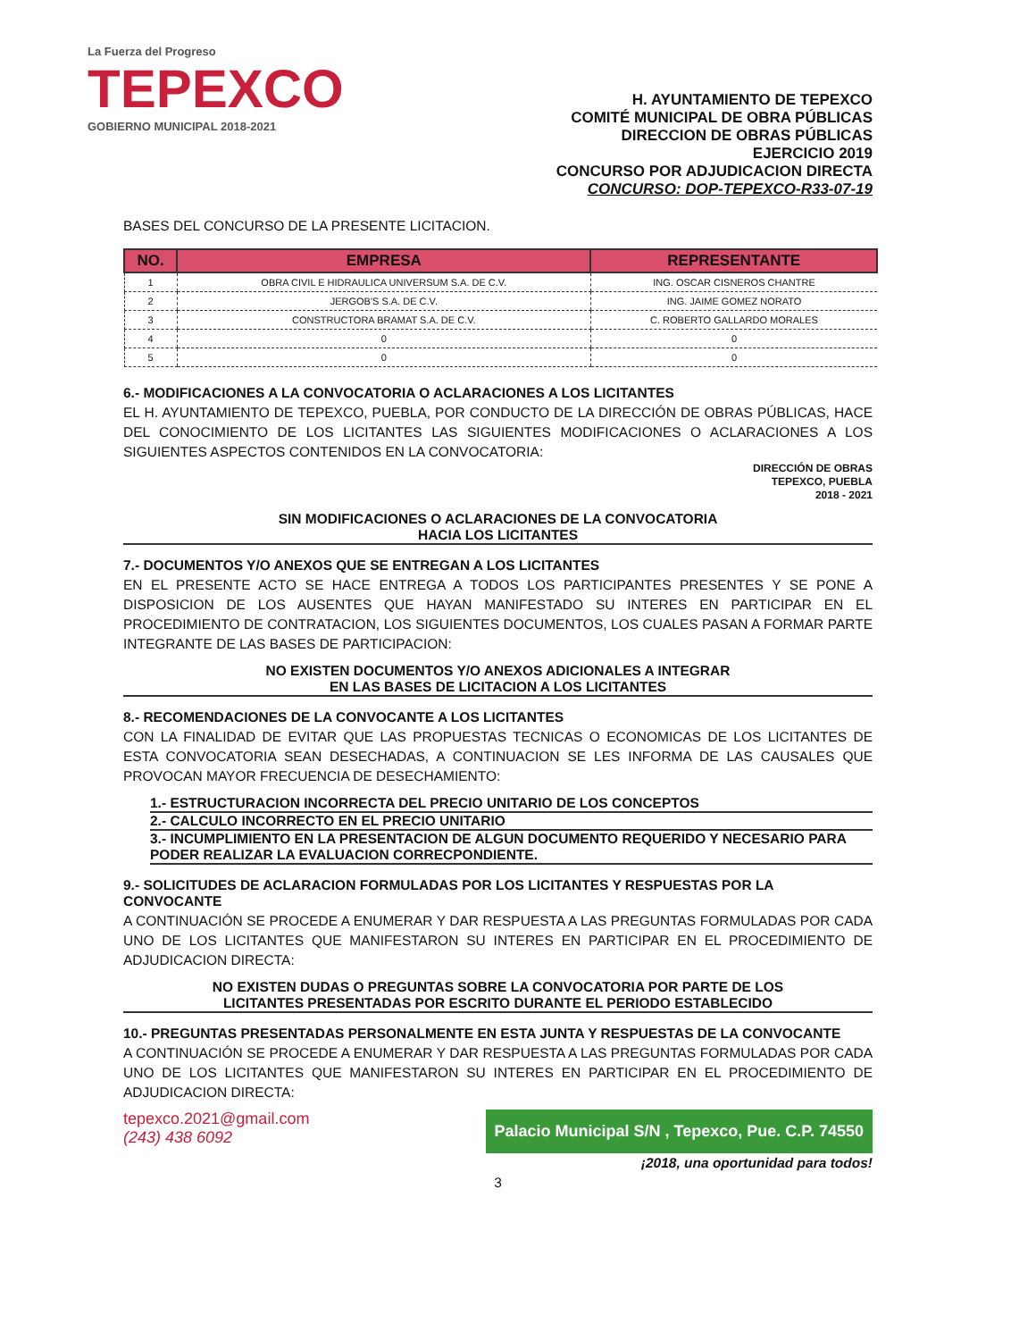La Fuerza del Progreso
TEPEXCO
GOBIERNO MUNICIPAL 2018-2021
H. AYUNTAMIENTO DE TEPEXCO
COMITÉ MUNICIPAL DE OBRA PÚBLICAS
DIRECCION DE OBRAS PÚBLICAS
EJERCICIO 2019
CONCURSO POR ADJUDICACION DIRECTA
CONCURSO: DOP-TEPEXCO-R33-07-19
BASES DEL CONCURSO DE LA PRESENTE LICITACION.
| NO. | EMPRESA | REPRESENTANTE |
| --- | --- | --- |
| 1 | OBRA CIVIL E HIDRAULICA UNIVERSUM S.A. DE C.V. | ING. OSCAR CISNEROS CHANTRE |
| 2 | JERGOB'S S.A. DE C.V. | ING. JAIME GOMEZ NORATO |
| 3 | CONSTRUCTORA BRAMAT S.A. DE C.V. | C. ROBERTO GALLARDO MORALES |
| 4 | 0 | 0 |
| 5 | 0 | 0 |
6.- MODIFICACIONES A LA CONVOCATORIA O ACLARACIONES A LOS LICITANTES
EL H. AYUNTAMIENTO DE TEPEXCO, PUEBLA, POR CONDUCTO DE LA DIRECCIÓN DE OBRAS PÚBLICAS, HACE DEL CONOCIMIENTO DE LOS LICITANTES LAS SIGUIENTES MODIFICACIONES O ACLARACIONES A LOS SIGUIENTES ASPECTOS CONTENIDOS EN LA CONVOCATORIA:
DIRECCIÓN DE OBRAS
TEPEXCO, PUEBLA
2018 - 2021
SIN MODIFICACIONES O ACLARACIONES DE LA CONVOCATORIA
HACIA LOS LICITANTES
7.- DOCUMENTOS Y/O ANEXOS QUE SE ENTREGAN A LOS LICITANTES
EN EL PRESENTE ACTO SE HACE ENTREGA A TODOS LOS PARTICIPANTES PRESENTES Y SE PONE A DISPOSICION DE LOS AUSENTES QUE HAYAN MANIFESTADO SU INTERES EN PARTICIPAR EN EL PROCEDIMIENTO DE CONTRATACION, LOS SIGUIENTES DOCUMENTOS, LOS CUALES PASAN A FORMAR PARTE INTEGRANTE DE LAS BASES DE PARTICIPACION:
NO EXISTEN DOCUMENTOS Y/O ANEXOS ADICIONALES A INTEGRAR
EN LAS BASES DE LICITACION A LOS LICITANTES
8.- RECOMENDACIONES DE LA CONVOCANTE A LOS LICITANTES
CON LA FINALIDAD DE EVITAR QUE LAS PROPUESTAS TECNICAS O ECONOMICAS DE LOS LICITANTES DE ESTA CONVOCATORIA SEAN DESECHADAS, A CONTINUACION SE LES INFORMA DE LAS CAUSALES QUE PROVOCAN MAYOR FRECUENCIA DE DESECHAMIENTO:
1.- ESTRUCTURACION INCORRECTA DEL PRECIO UNITARIO DE LOS CONCEPTOS
2.- CALCULO INCORRECTO EN EL PRECIO UNITARIO
3.- INCUMPLIMIENTO EN LA PRESENTACION DE ALGUN DOCUMENTO REQUERIDO Y NECESARIO PARA PODER REALIZAR LA EVALUACION CORRECPONDIENTE.
9.- SOLICITUDES DE ACLARACION FORMULADAS POR LOS LICITANTES Y RESPUESTAS POR LA CONVOCANTE
A CONTINUACIÓN SE PROCEDE A ENUMERAR Y DAR RESPUESTA A LAS PREGUNTAS FORMULADAS POR CADA UNO DE LOS LICITANTES QUE MANIFESTARON SU INTERES EN PARTICIPAR EN EL PROCEDIMIENTO DE ADJUDICACION DIRECTA:
NO EXISTEN DUDAS O PREGUNTAS SOBRE LA CONVOCATORIA POR PARTE DE LOS
LICITANTES PRESENTADAS POR ESCRITO DURANTE EL PERIODO ESTABLECIDO
10.- PREGUNTAS PRESENTADAS PERSONALMENTE EN ESTA JUNTA Y RESPUESTAS DE LA CONVOCANTE
A CONTINUACIÓN SE PROCEDE A ENUMERAR Y DAR RESPUESTA A LAS PREGUNTAS FORMULADAS POR CADA UNO DE LOS LICITANTES QUE MANIFESTARON SU INTERES EN PARTICIPAR EN EL PROCEDIMIENTO DE ADJUDICACION DIRECTA:
tepexco.2021@gmail.com
(243) 438 6092
Palacio Municipal S/N , Tepexco, Pue. C.P. 74550
¡2018, una oportunidad para todos!
3